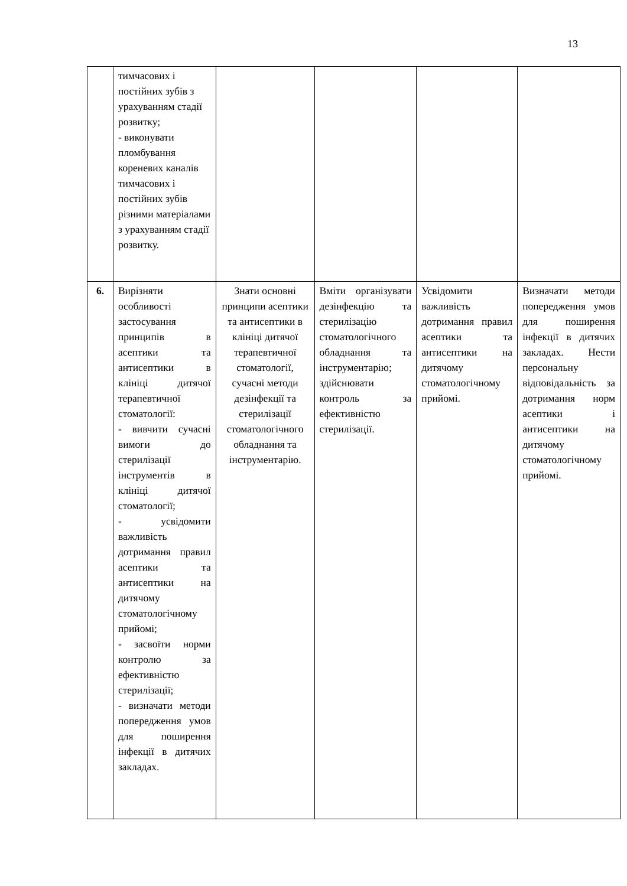13
| | тимчасових і постійних зубів з урахуванням стадії розвитку; - виконувати пломбування кореневих каналів тимчасових і постійних зубів різними матеріалами з урахуванням стадії розвитку. | | | | |
| 6. | Вирізняти особливості застосування принципів в асептики та антисептики в клініці дитячої терапевтичної стоматології: - вивчити сучасні вимоги до стерилізації інструментів в клініці дитячої стоматології; - усвідомити важливість дотримання правил асептики та антисептики на дитячому стоматологічному прийомі; - засвоїти норми контролю за ефективністю стерилізації; - визначати методи попередження умов для поширення інфекції в дитячих закладах. | Знати основні принципи асептики та антисептики в клініці дитячої терапевтичної стоматології, сучасні методи дезінфекції та стерилізації стоматологічного обладнання та інструментарію. | Вміти організувати дезінфекцію та стерилізацію стоматологічного обладнання та інструментарію; здійснювати контроль за ефективністю стерилізації. | Усвідомити важливість дотримання правил асептики та антисептики на дитячому стоматологічному прийомі. | Визначати методи попередження умов для поширення інфекції в дитячих закладах. Нести персональну відповідальність за дотримання норм асептики і антисептики на дитячому стоматологічному прийомі. |